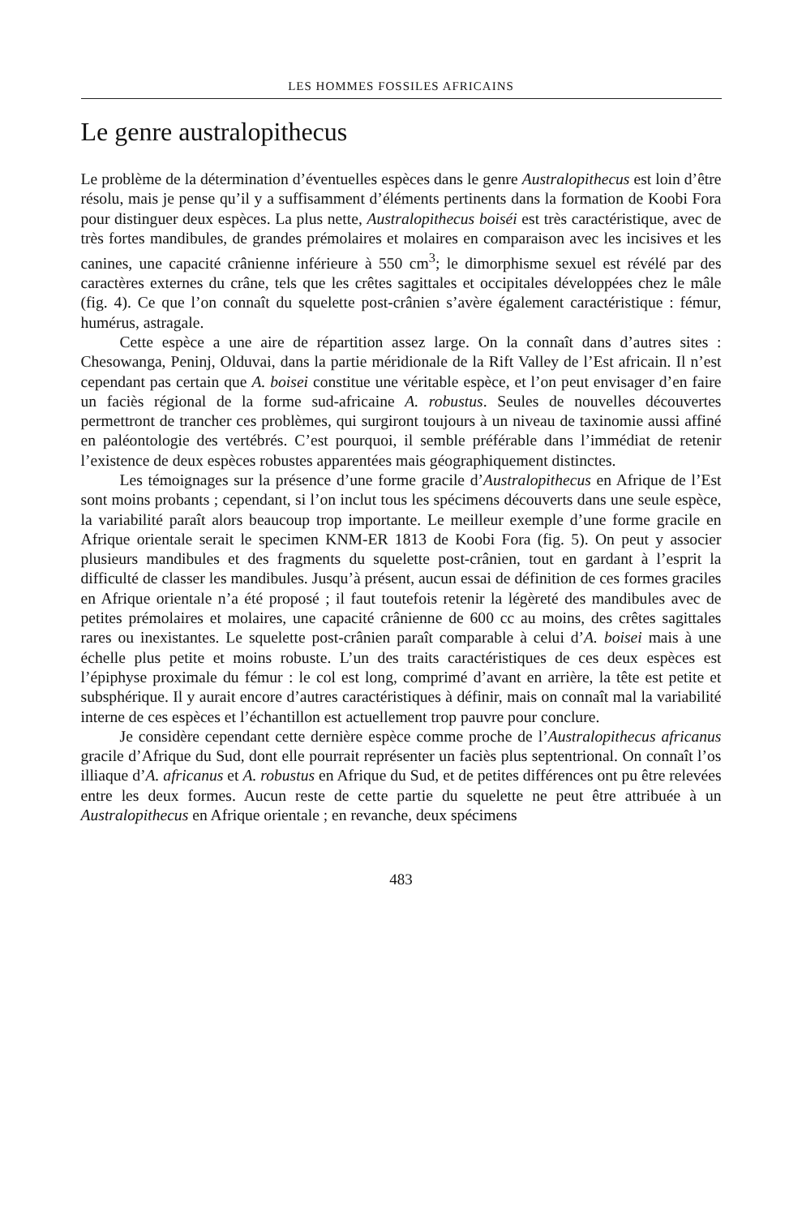LES HOMMES FOSSILES AFRICAINS
Le genre australopithecus
Le problème de la détermination d’éventuelles espèces dans le genre Australopithecus est loin d’être résolu, mais je pense qu’il y a suffisamment d’éléments pertinents dans la formation de Koobi Fora pour distinguer deux espèces. La plus nette, Australopithecus boiséi est très caractéristique, avec de très fortes mandibules, de grandes prémolaires et molaires en comparaison avec les incisives et les canines, une capacité crânienne inférieure à 550 cm<sup>3</sup>; le dimorphisme sexuel est révélé par des caractères externes du crâne, tels que les crêtes sagittales et occipitales développées chez le mâle (fig. 4). Ce que l’on connaît du squelette post-crânien s’avère également caractéristique : fémur, humérus, astragale.
Cette espèce a une aire de répartition assez large. On la connaît dans d’autres sites : Chesowanga, Peninj, Olduvai, dans la partie méridionale de la Rift Valley de l’Est africain. Il n’est cependant pas certain que A. boisei constitue une véritable espèce, et l’on peut envisager d’en faire un faciès régional de la forme sud-africaine A. robustus. Seules de nouvelles découvertes permettront de trancher ces problèmes, qui surgiront toujours à un niveau de taxinomie aussi affiné en paléontologie des vertébrés. C’est pourquoi, il semble préférable dans l’immédiat de retenir l’existence de deux espèces robustes apparentées mais géographiquement distinctes.
Les témoignages sur la présence d’une forme gracile d’Australopithecus en Afrique de l’Est sont moins probants ; cependant, si l’on inclut tous les spécimens découverts dans une seule espèce, la variabilité paraît alors beaucoup trop importante. Le meilleur exemple d’une forme gracile en Afrique orientale serait le specimen KNM-ER 1813 de Koobi Fora (fig. 5). On peut y associer plusieurs mandibules et des fragments du squelette post-crânien, tout en gardant à l’esprit la difficulté de classer les mandibules. Jusqu’à présent, aucun essai de définition de ces formes graciles en Afrique orientale n’a été proposé ; il faut toutefois retenir la légèreté des mandibules avec de petites prémolaires et molaires, une capacité crânienne de 600 cc au moins, des crêtes sagittales rares ou inexistantes. Le squelette post-crânien paraît comparable à celui d’A. boisei mais à une échelle plus petite et moins robuste. L’un des traits caractéristiques de ces deux espèces est l’épiphyse proximale du fémur : le col est long, comprimé d’avant en arrière, la tête est petite et subsphérique. Il y aurait encore d’autres caractéristiques à définir, mais on connaît mal la variabilité interne de ces espèces et l’échantillon est actuellement trop pauvre pour conclure.
Je considère cependant cette dernière espèce comme proche de l’Australopithecus africanus gracile d’Afrique du Sud, dont elle pourrait représenter un faciès plus septentrional. On connaît l’os illiaque d’A. africanus et A. robustus en Afrique du Sud, et de petites différences ont pu être relevées entre les deux formes. Aucun reste de cette partie du squelette ne peut être attribuée à un Australopithecus en Afrique orientale ; en revanche, deux spécimens
483